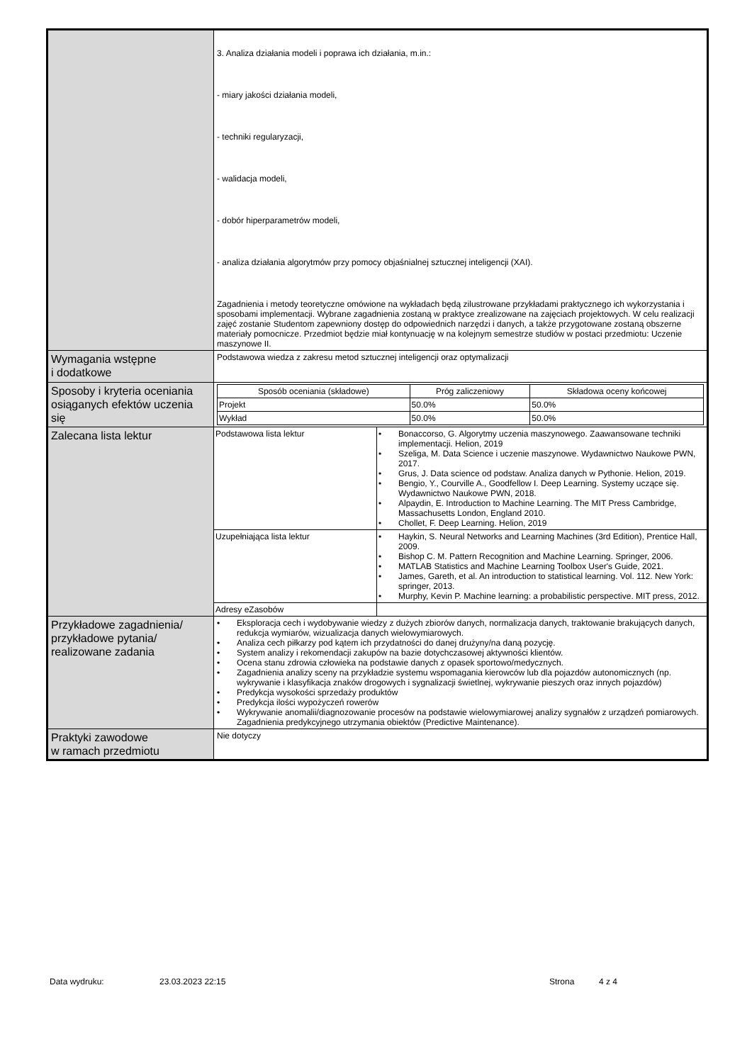| | 3. Analiza działania modeli i poprawa ich działania, m.in.: - miary jakości działania modeli, - techniki regularyzacji, - walidacja modeli, - dobór hiperparametrów modeli, - analiza działania algorytmów przy pomocy objaśnialnej sztucznej inteligencji (XAI). Zagadnienia i metody teoretyczne omówione na wykładach będą zilustrowane przykładami praktycznego ich wykorzystania i sposobami implementacji. Wybrane zagadnienia zostaną w praktyce zrealizowane na zajęciach projektowych. W celu realizacji zajęć zostanie Studentom zapewniony dostęp do odpowiednich narzędzi i danych, a także przygotowane zostaną obszerne materiały pomocnicze. Przedmiot będzie miał kontynuację w na kolejnym semestrze studiów w postaci przedmiotu: Uczenie maszynowe II. |
| Wymagania wstępne i dodatkowe | Podstawowa wiedza z zakresu metod sztucznej inteligencji oraz optymalizacji |
| Sposoby i kryteria oceniania osiąganych efektów uczenia się | / Sposób oceniania (składowe) / Próg zaliczeniowy / Składowa oceny końcowej / / --- / --- / --- / / Projekt / 50.0% / 50.0% / / Wykład / 50.0% / 50.0% / |
| Zalecana lista lektur | / Podstawowa lista lektur / • Bonaccorso, G. Algorytmy uczenia maszynowego. Zaawansowane techniki implementacji. Helion, 2019 • Szeliga, M. Data Science i uczenie maszynowe. Wydawnictwo Naukowe PWN, 2017. • Grus, J. Data science od podstaw. Analiza danych w Pythonie. Helion, 2019. • Bengio, Y., Courville A., Goodfellow I. Deep Learning. Systemy uczące się. Wydawnictwo Naukowe PWN, 2018. • Alpaydin, E. Introduction to Machine Learning. The MIT Press Cambridge, Massachusetts London, England 2010. • Chollet, F. Deep Learning. Helion, 2019 / / Uzupełniająca lista lektur / • Haykin, S. Neural Networks and Learning Machines (3rd Edition), Prentice Hall, 2009. • Bishop C. M. Pattern Recognition and Machine Learning. Springer, 2006. • MATLAB Statistics and Machine Learning Toolbox User's Guide, 2021. • James, Gareth, et al. An introduction to statistical learning. Vol. 112. New York: springer, 2013. • Murphy, Kevin P. Machine learning: a probabilistic perspective. MIT press, 2012. / / Adresy eZasobów / / |
| Przykładowe zagadnienia/ przykładowe pytania/ realizowane zadania | • Eksploracja cech i wydobywanie wiedzy z dużych zbiorów danych, normalizacja danych, traktowanie brakujących danych, redukcja wymiarów, wizualizacja danych wielowymiarowych. • Analiza cech piłkarzy pod kątem ich przydatności do danej drużyny/na daną pozycję. • System analizy i rekomendacji zakupów na bazie dotychczasowej aktywności klientów. • Ocena stanu zdrowia człowieka na podstawie danych z opasek sportowo/medycznych. • Zagadnienia analizy sceny na przykładzie systemu wspomagania kierowców lub dla pojazdów autonomicznych (np. wykrywanie i klasyfikacja znaków drogowych i sygnalizacji świetlnej, wykrywanie pieszych oraz innych pojazdów) • Predykcja wysokości sprzedaży produktów • Predykcja ilości wypożyczeń rowerów • Wykrywanie anomalii/diagnozowanie procesów na podstawie wielowymiarowej analizy sygnałów z urządzeń pomiarowych. Zagadnienia predykcyjnego utrzymania obiektów (Predictive Maintenance). |
| Praktyki zawodowe w ramach przedmiotu | Nie dotyczy |
Data wydruku: 23.03.2023 22:15 Strona 4 z 4